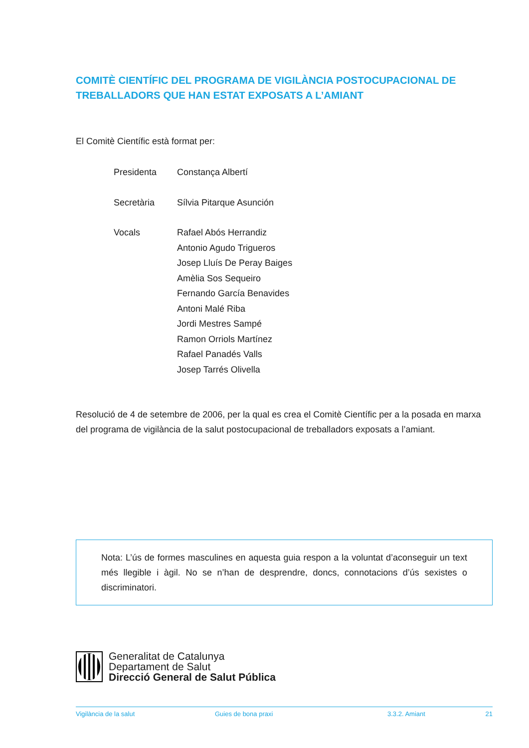COMITÈ CIENTÍFIC DEL PROGRAMA DE VIGILÀNCIA POSTOCUPACIONAL DE TREBALLADORS QUE HAN ESTAT EXPOSATS A L’AMIANT
El Comitè Científic està format per:
| Presidenta | Constança Albertí |
| Secretària | Sílvia Pitarque Asunción |
| Vocals | Rafael Abós Herrandiz Antonio Agudo Trigueros Josep Lluís De Peray Baiges Amèlia Sos Sequeiro Fernando García Benavides Antoni Malé Riba Jordi Mestres Sampé Ramon Orriols Martínez Rafael Panadés Valls Josep Tarrés Olivella |
Resolució de 4 de setembre de 2006, per la qual es crea el Comitè Científic per a la posada en marxa del programa de vigilància de la salut postocupacional de treballadors exposats a l’amiant.
Nota: L’ús de formes masculines en aquesta guia respon a la voluntat d’aconseguir un text més llegible i àgil. No se n’han de desprendre, doncs, connotacions d’ús sexistes o discriminatori.
Generalitat de Catalunya
Departament de Salut
Direcció General de Salut Pública
Vigilància de la salut Guies de bona praxi 3.3.2. Amiant 21